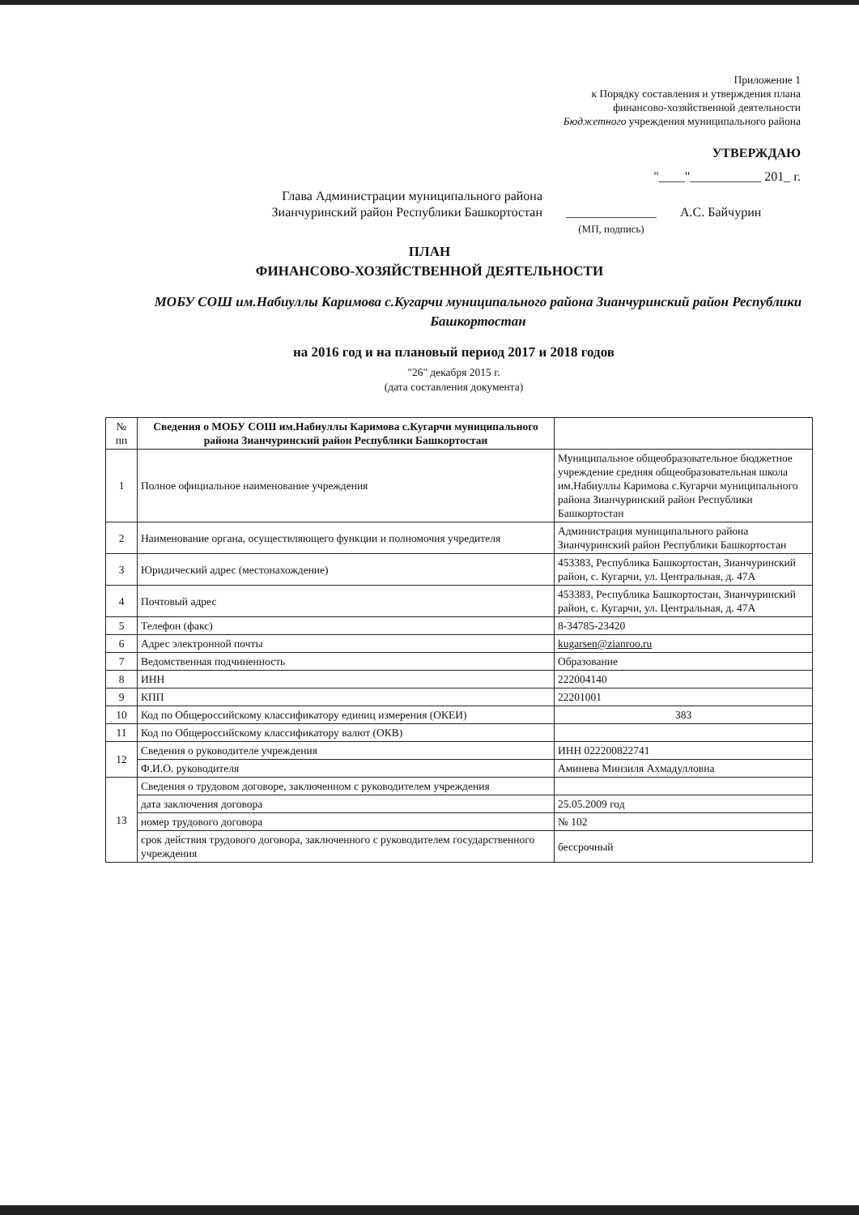Приложение 1
к Порядку составления и утверждения плана
финансово-хозяйственной деятельности
Бюджетного учреждения муниципального района
УТВЕРЖДАЮ
"____"___________ 201_ г.
Глава Администрации муниципального района
Зианчуринский район Республики Башкортостан
______________
(МП, подпись)
А.С. Байчурин
ПЛАН
ФИНАНСОВО-ХОЗЯЙСТВЕННОЙ ДЕЯТЕЛЬНОСТИ
МОБУ СОШ им.Набиуллы Каримова с.Кугарчи муниципального района Зианчуринский район Республики Башкортостан
на 2016 год и на плановый период 2017 и 2018 годов
"26" декабря 2015 г.
(дата составления документа)
| № пп | Сведения о МОБУ СОШ им.Набиуллы Каримова с.Кугарчи муниципального района Зианчуринский район Республики Башкортостан | |
| --- | --- | --- |
| 1 | Полное официальное наименование учреждения | Муниципальное общеобразовательное бюджетное учреждение средняя общеобразовательная школа им.Набиуллы Каримова с.Кугарчи муниципального района Зианчуринский район Республики Башкортостан |
| 2 | Наименование органа, осуществляющего функции и полномочия учредителя | Администрация муниципального района Зианчуринский район Республики Башкортостан |
| 3 | Юридический адрес (местонахождение) | 453383, Республика Башкортостан, Зианчуринский район, с. Кугарчи, ул. Центральная, д. 47А |
| 4 | Почтовый адрес | 453383, Республика Башкортостан, Зианчуринский район, с. Кугарчи, ул. Центральная, д. 47А |
| 5 | Телефон (факс) | 8-34785-23420 |
| 6 | Адрес электронной почты | kugarsen@zianroo.ru |
| 7 | Ведомственная подчиненность | Образование |
| 8 | ИНН | 222004140 |
| 9 | КПП | 22201001 |
| 10 | Код по Общероссийскому классификатору единиц измерения (ОКЕИ) | 383 |
| 11 | Код по Общероссийскому классификатору валют (ОКВ) | |
| 12 | Сведения о руководителе учреждения | ИНН 022200822741 |
| | Ф.И.О. руководителя | Аминева Минзиля Ахмадулловна |
| 13 | Сведения о трудовом договоре, заключенном с руководителем учреждения | |
| | дата заключения договора | 25.05.2009 год |
| | номер трудового договора | № 102 |
| | срок действия трудового договора, заключенного с руководителем государственного учреждения | бессрочный |